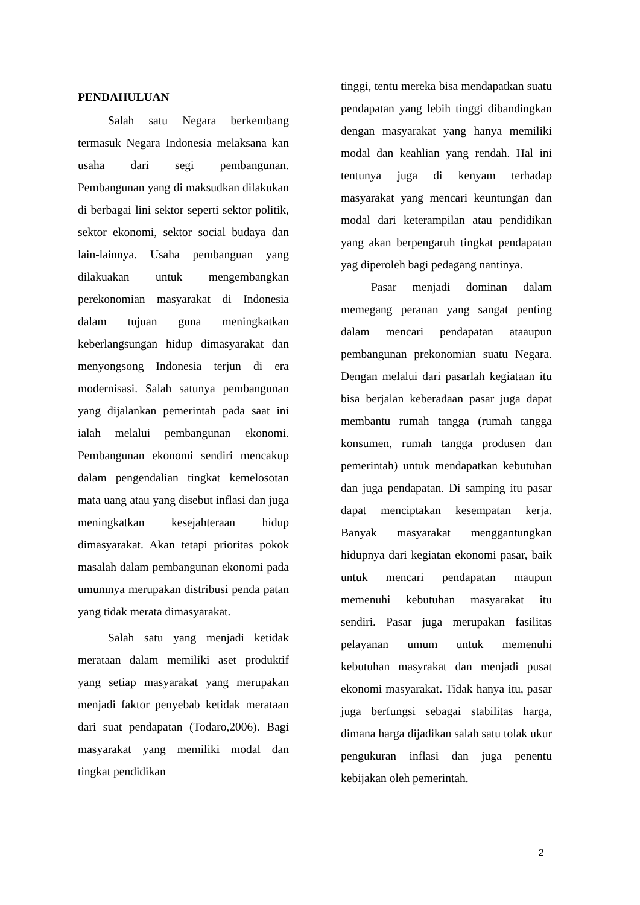PENDAHULUAN
Salah satu Negara berkembang termasuk Negara Indonesia melaksana kan usaha dari segi pembangunan. Pembangunan yang di maksudkan dilakukan di berbagai lini sektor seperti sektor politik, sektor ekonomi, sektor social budaya dan lain-lainnya. Usaha pembanguan yang dilakuakan untuk mengembangkan perekonomian masyarakat di Indonesia dalam tujuan guna meningkatkan keberlangsungan hidup dimasyarakat dan menyongsong Indonesia terjun di era modernisasi. Salah satunya pembangunan yang dijalankan pemerintah pada saat ini ialah melalui pembangunan ekonomi. Pembangunan ekonomi sendiri mencakup dalam pengendalian tingkat kemelosotan mata uang atau yang disebut inflasi dan juga meningkatkan kesejahteraan hidup dimasyarakat. Akan tetapi prioritas pokok masalah dalam pembangunan ekonomi pada umumnya merupakan distribusi penda patan yang tidak merata dimasyarakat.
Salah satu yang menjadi ketidak merataan dalam memiliki aset produktif yang setiap masyarakat yang merupakan menjadi faktor penyebab ketidak merataan dari suat pendapatan (Todaro,2006). Bagi masyarakat yang memiliki modal dan tingkat pendidikan
tinggi, tentu mereka bisa mendapatkan suatu pendapatan yang lebih tinggi dibandingkan dengan masyarakat yang hanya memiliki modal dan keahlian yang rendah. Hal ini tentunya juga di kenyam terhadap masyarakat yang mencari keuntungan dan modal dari keterampilan atau pendidikan yang akan berpengaruh tingkat pendapatan yag diperoleh bagi pedagang nantinya.
Pasar menjadi dominan dalam memegang peranan yang sangat penting dalam mencari pendapatan ataaupun pembangunan prekonomian suatu Negara. Dengan melalui dari pasarlah kegiataan itu bisa berjalan keberadaan pasar juga dapat membantu rumah tangga (rumah tangga konsumen, rumah tangga produsen dan pemerintah) untuk mendapatkan kebutuhan dan juga pendapatan. Di samping itu pasar dapat menciptakan kesempatan kerja. Banyak masyarakat menggantungkan hidupnya dari kegiatan ekonomi pasar, baik untuk mencari pendapatan maupun memenuhi kebutuhan masyarakat itu sendiri. Pasar juga merupakan fasilitas pelayanan umum untuk memenuhi kebutuhan masyrakat dan menjadi pusat ekonomi masyarakat. Tidak hanya itu, pasar juga berfungsi sebagai stabilitas harga, dimana harga dijadikan salah satu tolak ukur pengukuran inflasi dan juga penentu kebijakan oleh pemerintah.
2